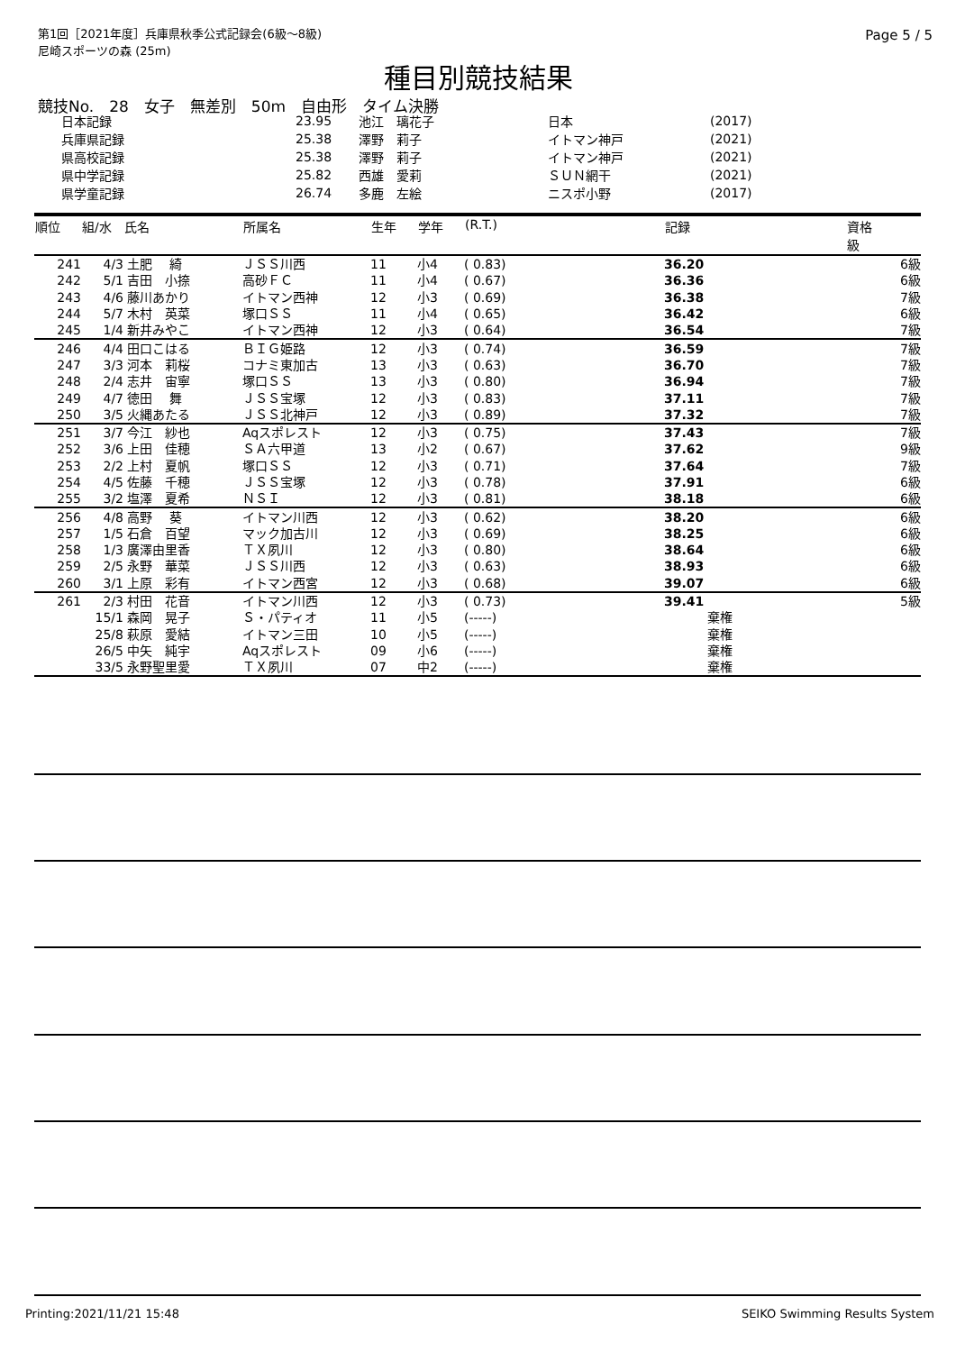第1回［2021年度］兵庫県秋季公式記録会(6級～8級)
尼崎スポーツの森 (25m)
Page 5 / 5
種目別競技結果
競技No.　28　女子　無差別　50m　自由形　タイム決勝
| 日本記録 | 23.95 | 池江 璃花子 | 日本 | (2017) |
| 兵庫県記録 | 25.38 | 澤野 莉子 | イトマン神戸 | (2021) |
| 県高校記録 | 25.38 | 澤野 莉子 | イトマン神戸 | (2021) |
| 県中学記録 | 25.82 | 西雄 愛莉 | ＳＵＮ網干 | (2021) |
| 県学童記録 | 26.74 | 多鹿 左絵 | ニスポ小野 | (2017) |
| 順位 | 組/水 | 氏名 | 所属名 | 生年 | 学年 | (R.T.) | 記録 | 資格 級 |
| --- | --- | --- | --- | --- | --- | --- | --- | --- |
| 241 | 4/3 | 土肥 綺 | ＪＳＳ川西 | 11 | 小4 | ( 0.83) | 36.20 | 6級 |
| 242 | 5/1 | 吉田 小捺 | 高砂ＦＣ | 11 | 小4 | ( 0.67) | 36.36 | 6級 |
| 243 | 4/6 | 藤川あかり | イトマン西神 | 12 | 小3 | ( 0.69) | 36.38 | 7級 |
| 244 | 5/7 | 木村 英菜 | 塚口ＳＳ | 11 | 小4 | ( 0.65) | 36.42 | 6級 |
| 245 | 1/4 | 新井みやこ | イトマン西神 | 12 | 小3 | ( 0.64) | 36.54 | 7級 |
| 246 | 4/4 | 田口こはる | ＢＩＧ姫路 | 12 | 小3 | ( 0.74) | 36.59 | 7級 |
| 247 | 3/3 | 河本 莉桜 | コナミ東加古 | 13 | 小3 | ( 0.63) | 36.70 | 7級 |
| 248 | 2/4 | 志井 宙寧 | 塚口ＳＳ | 13 | 小3 | ( 0.80) | 36.94 | 7級 |
| 249 | 4/7 | 徳田 舞 | ＪＳＳ宝塚 | 12 | 小3 | ( 0.83) | 37.11 | 7級 |
| 250 | 3/5 | 火縄あたる | ＪＳＳ北神戸 | 12 | 小3 | ( 0.89) | 37.32 | 7級 |
| 251 | 3/7 | 今江 紗也 | Aqスポレスト | 12 | 小3 | ( 0.75) | 37.43 | 7級 |
| 252 | 3/6 | 上田 佳穂 | ＳＡ六甲道 | 13 | 小2 | ( 0.67) | 37.62 | 9級 |
| 253 | 2/2 | 上村 夏帆 | 塚口ＳＳ | 12 | 小3 | ( 0.71) | 37.64 | 7級 |
| 254 | 4/5 | 佐藤 千穂 | ＪＳＳ宝塚 | 12 | 小3 | ( 0.78) | 37.91 | 6級 |
| 255 | 3/2 | 塩澤 夏希 | ＮＳＩ | 12 | 小3 | ( 0.81) | 38.18 | 6級 |
| 256 | 4/8 | 高野 葵 | イトマン川西 | 12 | 小3 | ( 0.62) | 38.20 | 6級 |
| 257 | 1/5 | 石倉 百望 | マック加古川 | 12 | 小3 | ( 0.69) | 38.25 | 6級 |
| 258 | 1/3 | 廣澤由里香 | ＴＸ夙川 | 12 | 小3 | ( 0.80) | 38.64 | 6級 |
| 259 | 2/5 | 永野 華菜 | ＪＳＳ川西 | 12 | 小3 | ( 0.63) | 38.93 | 6級 |
| 260 | 3/1 | 上原 彩有 | イトマン西宮 | 12 | 小3 | ( 0.68) | 39.07 | 6級 |
| 261 | 2/3 | 村田 花音 | イトマン川西 | 12 | 小3 | ( 0.73) | 39.41 | 5級 |
| | 15/1 | 森岡 晃子 | Ｓ・パティオ | 11 | 小5 | (-----) | 棄権 | |
| | 25/8 | 萩原 愛結 | イトマン三田 | 10 | 小5 | (-----) | 棄権 | |
| | 26/5 | 中矢 純宇 | Aqスポレスト | 09 | 小6 | (-----) | 棄権 | |
| | 33/5 | 永野聖里愛 | ＴＸ夙川 | 07 | 中2 | (-----) | 棄権 | |
Printing:2021/11/21 15:48 SEIKO Swimming Results System